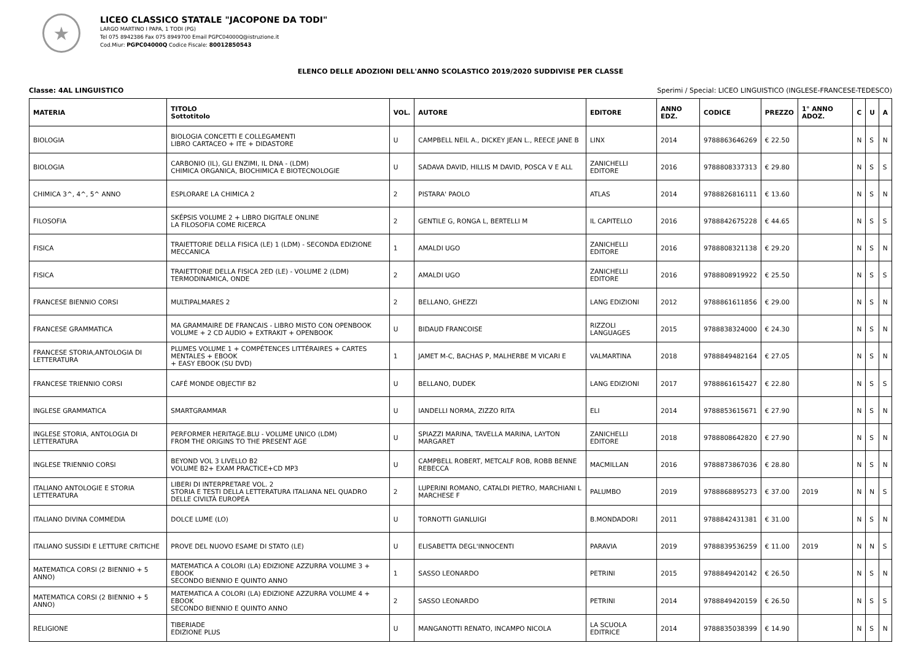★
LICEO CLASSICO STATALE "JACOPONE DA TODI"
LARGO MARTINO I PAPA, 1 TODI (PG)
Tel 075 8942386 Fax 075 8949700 Email PGPC04000Q@istruzione.it
Cod.Miur: PGPC04000Q Codice Fiscale: 80012850543
ELENCO DELLE ADOZIONI DELL'ANNO SCOLASTICO 2019/2020 SUDDIVISE PER CLASSE
Classe: 4AL LINGUISTICO Sperimi / Special: LICEO LINGUISTICO (INGLESE-FRANCESE-TEDESCO)
| MATERIA | TITOLO Sottotitolo | VOL. | AUTORE | EDITORE | ANNO EDZ. | CODICE | PREZZO | 1° ANNO ADOZ. | C | U | A |
| --- | --- | --- | --- | --- | --- | --- | --- | --- | --- | --- | --- |
| BIOLOGIA | BIOLOGIA CONCETTI E COLLEGAMENTI LIBRO CARTACEO + ITE + DIDASTORE | U | CAMPBELL NEIL A., DICKEY JEAN L., REECE JANE B | LINX | 2014 | 9788863646269 | € 22.50 | | N | S | N |
| BIOLOGIA | CARBONIO (IL), GLI ENZIMI, IL DNA - (LDM) CHIMICA ORGANICA, BIOCHIMICA E BIOTECNOLOGIE | U | SADAVA DAVID, HILLIS M DAVID, POSCA V E ALL | ZANICHELLI EDITORE | 2016 | 9788808337313 | € 29.80 | | N | S | S |
| CHIMICA 3^, 4^, 5^ ANNO | ESPLORARE LA CHIMICA 2 | 2 | PISTARA' PAOLO | ATLAS | 2014 | 9788826816111 | € 13.60 | | N | S | N |
| FILOSOFIA | SKÉPSIS VOLUME 2 + LIBRO DIGITALE ONLINE LA FILOSOFIA COME RICERCA | 2 | GENTILE G, RONGA L, BERTELLI M | IL CAPITELLO | 2016 | 9788842675228 | € 44.65 | | N | S | S |
| FISICA | TRAIETTORIE DELLA FISICA (LE) 1 (LDM) - SECONDA EDIZIONE MECCANICA | 1 | AMALDI UGO | ZANICHELLI EDITORE | 2016 | 9788808321138 | € 29.20 | | N | S | N |
| FISICA | TRAIETTORIE DELLA FISICA 2ED (LE) - VOLUME 2 (LDM) TERMODINAMICA, ONDE | 2 | AMALDI UGO | ZANICHELLI EDITORE | 2016 | 9788808919922 | € 25.50 | | N | S | S |
| FRANCESE BIENNIO CORSI | MULTIPALMARES 2 | 2 | BELLANO, GHEZZI | LANG EDIZIONI | 2012 | 9788861611856 | € 29.00 | | N | S | N |
| FRANCESE GRAMMATICA | MA GRAMMAIRE DE FRANCAIS - LIBRO MISTO CON OPENBOOK VOLUME + 2 CD AUDIO + EXTRAKIT + OPENBOOK | U | BIDAUD FRANCOISE | RIZZOLI LANGUAGES | 2015 | 9788838324000 | € 24.30 | | N | S | N |
| FRANCESE STORIA,ANTOLOGIA DI LETTERATURA | PLUMES VOLUME 1 + COMPÉTENCES LITTÉRAIRES + CARTES MENTALES + EBOOK + EASY EBOOK (SU DVD) | 1 | JAMET M-C, BACHAS P, MALHERBE M VICARI E | VALMARTINA | 2018 | 9788849482164 | € 27.05 | | N | S | N |
| FRANCESE TRIENNIO CORSI | CAFÉ MONDE OBJECTIF B2 | U | BELLANO, DUDEK | LANG EDIZIONI | 2017 | 9788861615427 | € 22.80 | | N | S | S |
| INGLESE GRAMMATICA | SMARTGRAMMAR | U | IANDELLI NORMA, ZIZZO RITA | ELI | 2014 | 9788853615671 | € 27.90 | | N | S | N |
| INGLESE STORIA, ANTOLOGIA DI LETTERATURA | PERFORMER HERITAGE.BLU - VOLUME UNICO (LDM) FROM THE ORIGINS TO THE PRESENT AGE | U | SPIAZZI MARINA, TAVELLA MARINA, LAYTON MARGARET | ZANICHELLI EDITORE | 2018 | 9788808642820 | € 27.90 | | N | S | N |
| INGLESE TRIENNIO CORSI | BEYOND VOL 3 LIVELLO B2 VOLUME B2+ EXAM PRACTICE+CD MP3 | U | CAMPBELL ROBERT, METCALF ROB, ROBB BENNE REBECCA | MACMILLAN | 2016 | 9788873867036 | € 28.80 | | N | S | N |
| ITALIANO ANTOLOGIE E STORIA LETTERATURA | LIBERI DI INTERPRETARE VOL. 2 STORIA E TESTI DELLA LETTERATURA ITALIANA NEL QUADRO DELLE CIVILTÀ EUROPEA | 2 | LUPERINI ROMANO, CATALDI PIETRO, MARCHIANI L MARCHESE F | PALUMBO | 2019 | 9788868895273 | € 37.00 | 2019 | N | N | S |
| ITALIANO DIVINA COMMEDIA | DOLCE LUME (LO) | U | TORNOTTI GIANLUIGI | B.MONDADORI | 2011 | 9788842431381 | € 31.00 | | N | S | N |
| ITALIANO SUSSIDI E LETTURE CRITICHE | PROVE DEL NUOVO ESAME DI STATO (LE) | U | ELISABETTA DEGL'INNOCENTI | PARAVIA | 2019 | 9788839536259 | € 11.00 | 2019 | N | N | S |
| MATEMATICA CORSI (2 BIENNIO + 5 ANNO) | MATEMATICA A COLORI (LA) EDIZIONE AZZURRA VOLUME 3 + EBOOK SECONDO BIENNIO E QUINTO ANNO | 1 | SASSO LEONARDO | PETRINI | 2015 | 9788849420142 | € 26.50 | | N | S | N |
| MATEMATICA CORSI (2 BIENNIO + 5 ANNO) | MATEMATICA A COLORI (LA) EDIZIONE AZZURRA VOLUME 4 + EBOOK SECONDO BIENNIO E QUINTO ANNO | 2 | SASSO LEONARDO | PETRINI | 2014 | 9788849420159 | € 26.50 | | N | S | S |
| RELIGIONE | TIBERIADE EDIZIONE PLUS | U | MANGANOTTI RENATO, INCAMPO NICOLA | LA SCUOLA EDITRICE | 2014 | 9788835038399 | € 14.90 | | N | S | N |